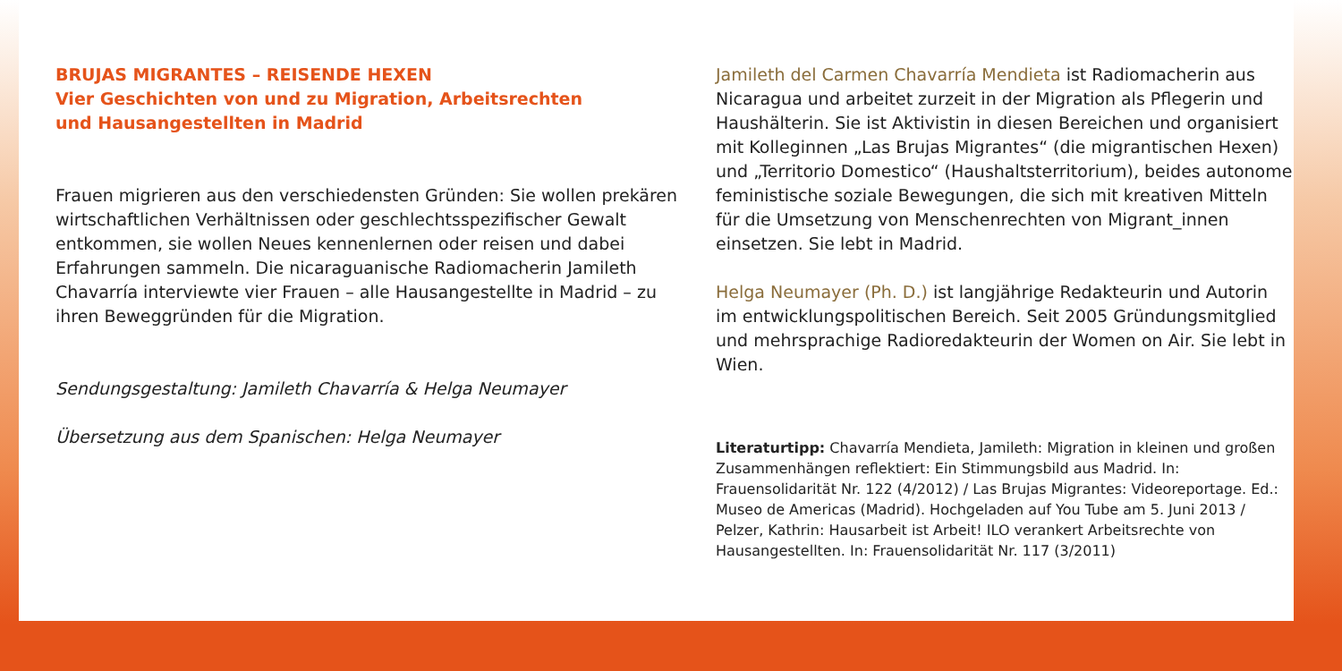BRUJAS MIGRANTES – REISENDE HEXEN
Vier Geschichten von und zu Migration, Arbeitsrechten
und Hausangestellten in Madrid
Frauen migrieren aus den verschiedensten Gründen: Sie wollen prekären wirtschaftlichen Verhältnissen oder geschlechts­spezifischer Gewalt entkommen, sie wollen Neues kennenlernen oder reisen und dabei Erfahrungen sammeln. Die nicaraguanische Radiomacherin Jamileth Chavarría interviewte vier Frauen – alle Hausangestellte in Madrid – zu ihren Beweggründen für die Migration.
Sendungsgestaltung: Jamileth Chavarría & Helga Neumayer
Übersetzung aus dem Spanischen: Helga Neumayer
Jamileth del Carmen Chavarría Mendieta ist Radiomacherin aus Nicaragua und arbeitet zurzeit in der Migration als Pflegerin und Haushälterin. Sie ist Aktivistin in diesen Bereichen und organisiert mit Kolleginnen „Las Brujas Migrantes“ (die migrantischen Hexen) und „Territorio Domestico“ (Haushaltsterritorium), beides autonome feministische soziale Bewegungen, die sich mit kreativen Mitteln für die Umsetzung von Menschenrechten von Migrant_innen einsetzen. Sie lebt in Madrid.
Helga Neumayer (Ph. D.) ist langjährige Redakteurin und Autorin im entwicklungspolitischen Bereich. Seit 2005 Gründungsmitglied und mehrsprachige Radioredakteurin der Women on Air. Sie lebt in Wien.
Literaturtipp: Chavarría Mendieta, Jamileth: Migration in kleinen und großen Zusammenhängen reflektiert: Ein Stimmungsbild aus Madrid. In: Frauensolidarität Nr. 122 (4/2012) / Las Brujas Migrantes: Videoreportage. Ed.: Museo de Americas (Madrid). Hochgeladen auf You Tube am 5. Juni 2013 / Pelzer, Kathrin: Hausarbeit ist Arbeit! ILO verankert Arbeitsrechte von Hausangestellten. In: Frauensolidarität Nr. 117 (3/2011)